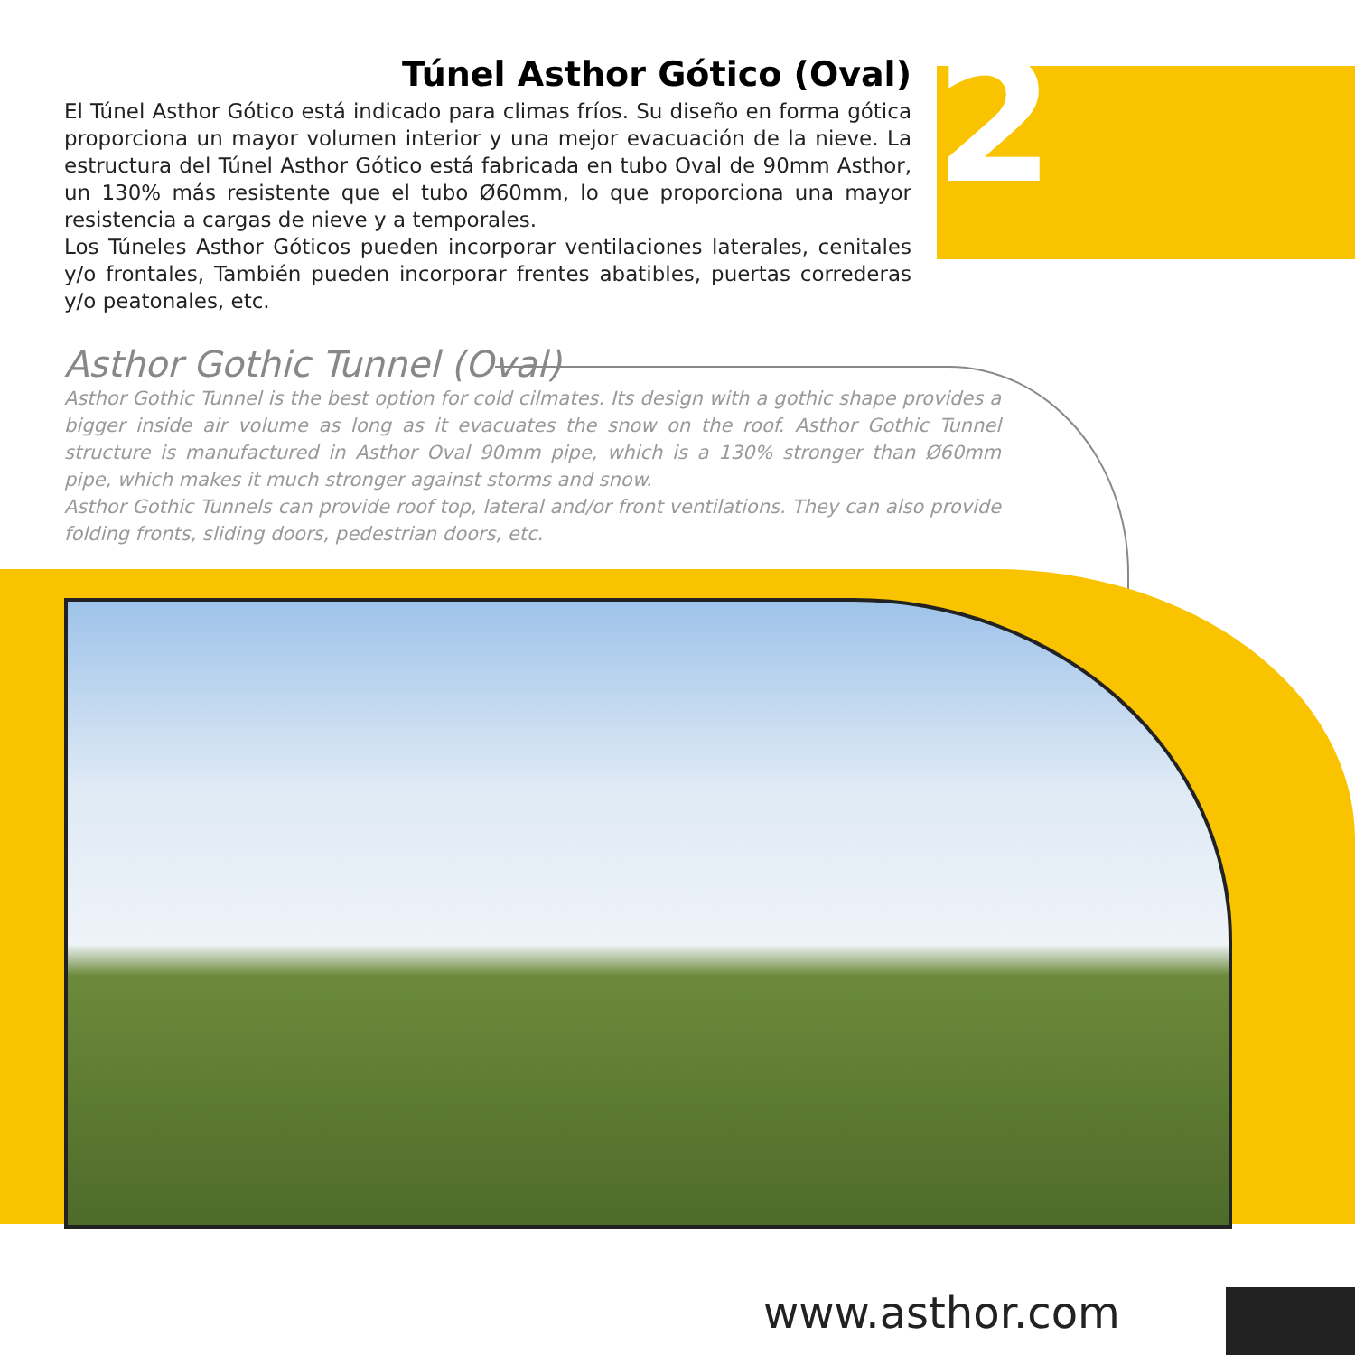2
Túnel Asthor Gótico (Oval)
El Túnel Asthor Gótico está indicado para climas fríos. Su diseño en forma gótica proporciona un mayor volumen interior y una mejor evacuación de la nieve. La estructura del Túnel Asthor Gótico está fabricada en tubo Oval de 90mm Asthor, un 130% más resistente que el tubo Ø60mm, lo que proporciona una mayor resistencia a cargas de nieve y a temporales.
Los Túneles Asthor Góticos pueden incorporar ventilaciones laterales, cenitales y/o frontales, También pueden incorporar frentes abatibles, puertas correderas y/o peatonales, etc.
Asthor Gothic Tunnel (Oval)
Asthor Gothic Tunnel is the best option for cold cilmates. Its design with a gothic shape provides a bigger inside air volume as long as it evacuates the snow on the roof. Asthor Gothic Tunnel structure is manufactured in Asthor Oval 90mm pipe, which is a 130% stronger than Ø60mm pipe, which makes it much stronger against storms and snow.
Asthor Gothic Tunnels can provide roof top, lateral and/or front ventilations. They can also provide folding fronts, sliding doors, pedestrian doors, etc.
www.asthor.com